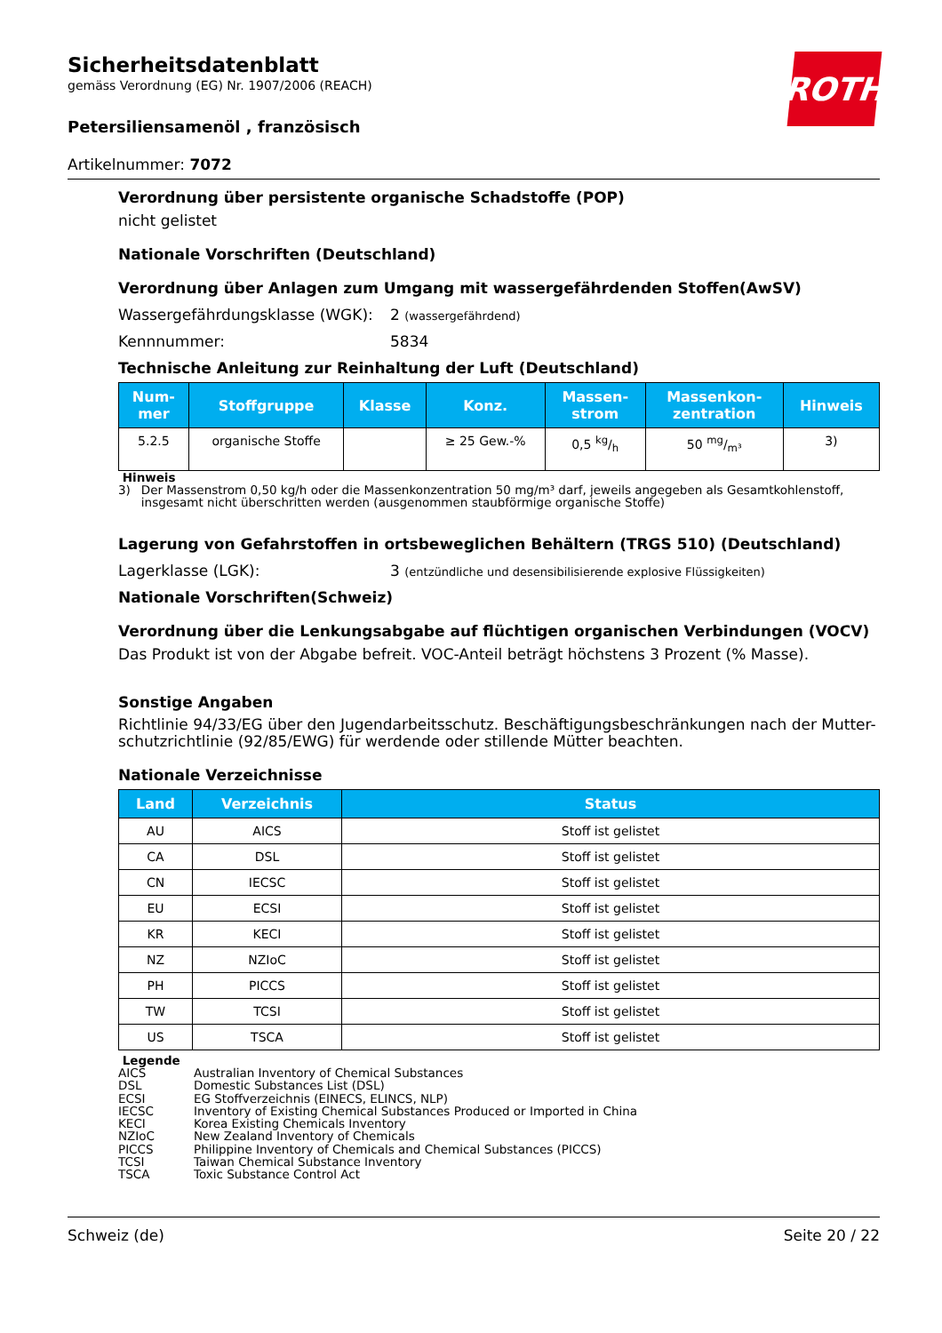ROTH
Sicherheitsdatenblatt
gemäss Verordnung (EG) Nr. 1907/2006 (REACH)
Petersiliensamenöl , französisch
Artikelnummer: 7072
Verordnung über persistente organische Schadstoffe (POP)
nicht gelistet
Nationale Vorschriften (Deutschland)
Verordnung über Anlagen zum Umgang mit wassergefährdenden Stoffen(AwSV)
Wassergefährdungsklasse (WGK): 2 (wassergefährdend)
Kennnummer: 5834
Technische Anleitung zur Reinhaltung der Luft (Deutschland)
| Num- mer | Stoffgruppe | Klasse | Konz. | Massen- strom | Massenkon- zentration | Hinweis |
| --- | --- | --- | --- | --- | --- | --- |
| 5.2.5 | organische Stoffe | | ≥ 25 Gew.-% | 0,5 kg/h | 50 mg/m³ | 3) |
Hinweis
3) Der Massenstrom 0,50 kg/h oder die Massenkonzentration 50 mg/m³ darf, jeweils angegeben als Gesamtkohlenstoff, insgesamt nicht überschritten werden (ausgenommen staubförmige organische Stoffe)
Lagerung von Gefahrstoffen in ortsbeweglichen Behältern (TRGS 510) (Deutschland)
Lagerklasse (LGK): 3 (entzündliche und desensibilisierende explosive Flüssigkeiten)
Nationale Vorschriften(Schweiz)
Verordnung über die Lenkungsabgabe auf flüchtigen organischen Verbindungen (VOCV)
Das Produkt ist von der Abgabe befreit. VOC-Anteil beträgt höchstens 3 Prozent (% Masse).
Sonstige Angaben
Richtlinie 94/33/EG über den Jugendarbeitsschutz. Beschäftigungsbeschränkungen nach der Mutter-schutzrichtlinie (92/85/EWG) für werdende oder stillende Mütter beachten.
Nationale Verzeichnisse
| Land | Verzeichnis | Status |
| --- | --- | --- |
| AU | AICS | Stoff ist gelistet |
| CA | DSL | Stoff ist gelistet |
| CN | IECSC | Stoff ist gelistet |
| EU | ECSI | Stoff ist gelistet |
| KR | KECI | Stoff ist gelistet |
| NZ | NZIoC | Stoff ist gelistet |
| PH | PICCS | Stoff ist gelistet |
| TW | TCSI | Stoff ist gelistet |
| US | TSCA | Stoff ist gelistet |
Legende
AICS Australian Inventory of Chemical Substances DSL Domestic Substances List (DSL) ECSI EG Stoffverzeichnis (EINECS, ELINCS, NLP) IECSC Inventory of Existing Chemical Substances Produced or Imported in China KECI Korea Existing Chemicals Inventory NZIoC New Zealand Inventory of Chemicals PICCS Philippine Inventory of Chemicals and Chemical Substances (PICCS) TCSI Taiwan Chemical Substance Inventory TSCA Toxic Substance Control Act
Schweiz (de) Seite 20 / 22